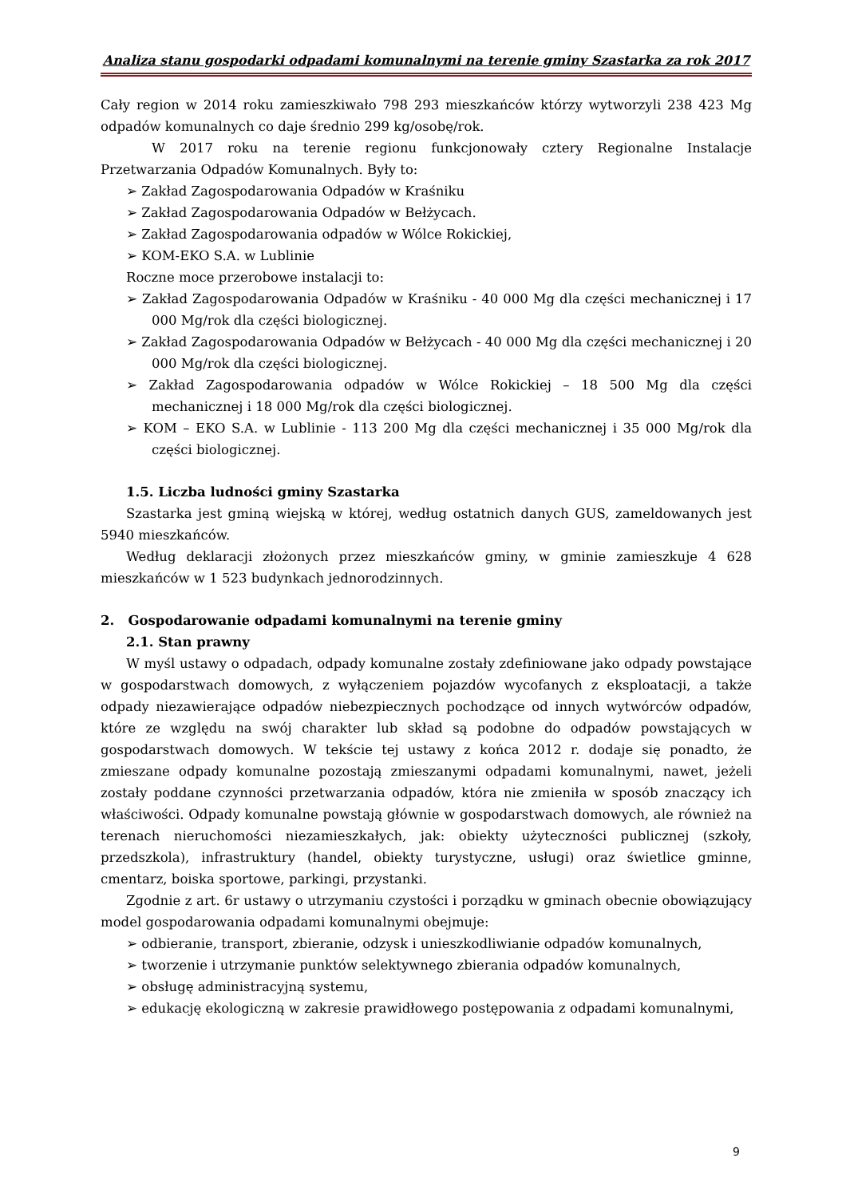Analiza stanu gospodarki odpadami komunalnymi na terenie gminy Szastarka za rok 2017
Cały region w 2014 roku zamieszkiwało 798 293 mieszkańców którzy wytworzyli 238 423 Mg odpadów komunalnych co daje średnio 299 kg/osobę/rok.
W 2017 roku na terenie regionu funkcjonowały cztery Regionalne Instalacje Przetwarzania Odpadów Komunalnych. Były to:
➢ Zakład Zagospodarowania Odpadów w Kraśniku
➢ Zakład Zagospodarowania Odpadów w Bełżycach.
➢ Zakład Zagospodarowania odpadów w Wólce Rokickiej,
➢ KOM-EKO S.A. w Lublinie
Roczne moce przerobowe instalacji to:
➢ Zakład Zagospodarowania Odpadów w Kraśniku - 40 000 Mg dla części mechanicznej i 17 000 Mg/rok dla części biologicznej.
➢ Zakład Zagospodarowania Odpadów w Bełżycach - 40 000 Mg dla części mechanicznej i 20 000 Mg/rok dla części biologicznej.
➢ Zakład Zagospodarowania odpadów w Wólce Rokickiej – 18 500 Mg dla części mechanicznej i 18 000 Mg/rok dla części biologicznej.
➢ KOM – EKO S.A. w Lublinie - 113 200 Mg dla części mechanicznej i 35 000 Mg/rok dla części biologicznej.
1.5. Liczba ludności gminy Szastarka
Szastarka jest gminą wiejską w której, według ostatnich danych GUS, zameldowanych jest 5940 mieszkańców.
Według deklaracji złożonych przez mieszkańców gminy, w gminie zamieszkuje 4 628 mieszkańców w 1 523 budynkach jednorodzinnych.
2. Gospodarowanie odpadami komunalnymi na terenie gminy
2.1. Stan prawny
W myśl ustawy o odpadach, odpady komunalne zostały zdefiniowane jako odpady powstające w gospodarstwach domowych, z wyłączeniem pojazdów wycofanych z eksploatacji, a także odpady niezawierające odpadów niebezpiecznych pochodzące od innych wytwórców odpadów, które ze względu na swój charakter lub skład są podobne do odpadów powstających w gospodarstwach domowych. W tekście tej ustawy z końca 2012 r. dodaje się ponadto, że zmieszane odpady komunalne pozostają zmieszanymi odpadami komunalnymi, nawet, jeżeli zostały poddane czynności przetwarzania odpadów, która nie zmieniła w sposób znaczący ich właściwości. Odpady komunalne powstają głównie w gospodarstwach domowych, ale również na terenach nieruchomości niezamieszkałych, jak: obiekty użyteczności publicznej (szkoły, przedszkola), infrastruktury (handel, obiekty turystyczne, usługi) oraz świetlice gminne, cmentarz, boiska sportowe, parkingi, przystanki.
Zgodnie z art. 6r ustawy o utrzymaniu czystości i porządku w gminach obecnie obowiązujący model gospodarowania odpadami komunalnymi obejmuje:
➢ odbieranie, transport, zbieranie, odzysk i unieszkodliwianie odpadów komunalnych,
➢ tworzenie i utrzymanie punktów selektywnego zbierania odpadów komunalnych,
➢ obsługę administracyjną systemu,
➢ edukację ekologiczną w zakresie prawidłowego postępowania z odpadami komunalnymi,
9